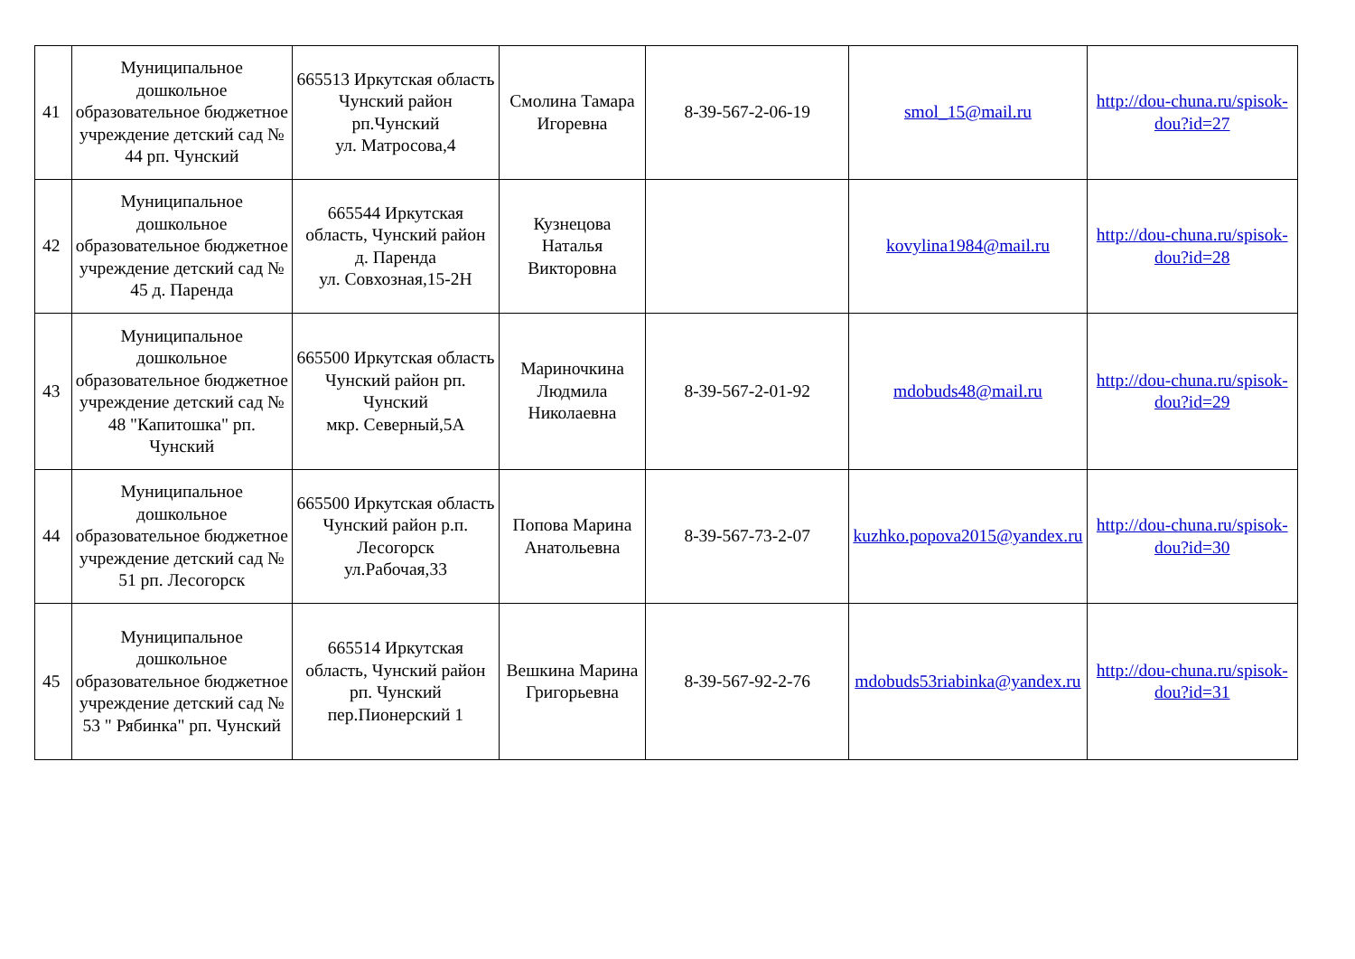| 41 | Муниципальное дошкольное образовательное бюджетное учреждение детский сад № 44 рп. Чунский | 665513 Иркутская область Чунский район рп.Чунский ул. Матросова,4 | Смолина Тамара Игоревна | 8-39-567-2-06-19 | smol_15@mail.ru | http://dou-chuna.ru/spisok-dou?id=27 |
| 42 | Муниципальное дошкольное образовательное бюджетное учреждение детский сад № 45 д. Паренда | 665544 Иркутская область, Чунский район д. Паренда ул. Совхозная,15-2Н | Кузнецова Наталья Викторовна | | kovylina1984@mail.ru | http://dou-chuna.ru/spisok-dou?id=28 |
| 43 | Муниципальное дошкольное образовательное бюджетное учреждение детский сад № 48 "Капитошка" рп. Чунский | 665500 Иркутская область Чунский район рп. Чунский мкр. Северный,5А | Мариночкина Людмила Николаевна | 8-39-567-2-01-92 | mdobuds48@mail.ru | http://dou-chuna.ru/spisok-dou?id=29 |
| 44 | Муниципальное дошкольное образовательное бюджетное учреждение детский сад № 51 рп. Лесогорск | 665500 Иркутская область Чунский район р.п. Лесогорск ул.Рабочая,33 | Попова Марина Анатольевна | 8-39-567-73-2-07 | kuzhko.popova2015@yandex.ru | http://dou-chuna.ru/spisok-dou?id=30 |
| 45 | Муниципальное дошкольное образовательное бюджетное учреждение детский сад № 53 " Рябинка" рп. Чунский | 665514 Иркутская область, Чунский район рп. Чунский пер.Пионерский 1 | Вешкина Марина Григорьевна | 8-39-567-92-2-76 | mdobuds53riabinka@yandex.ru | http://dou-chuna.ru/spisok-dou?id=31 |